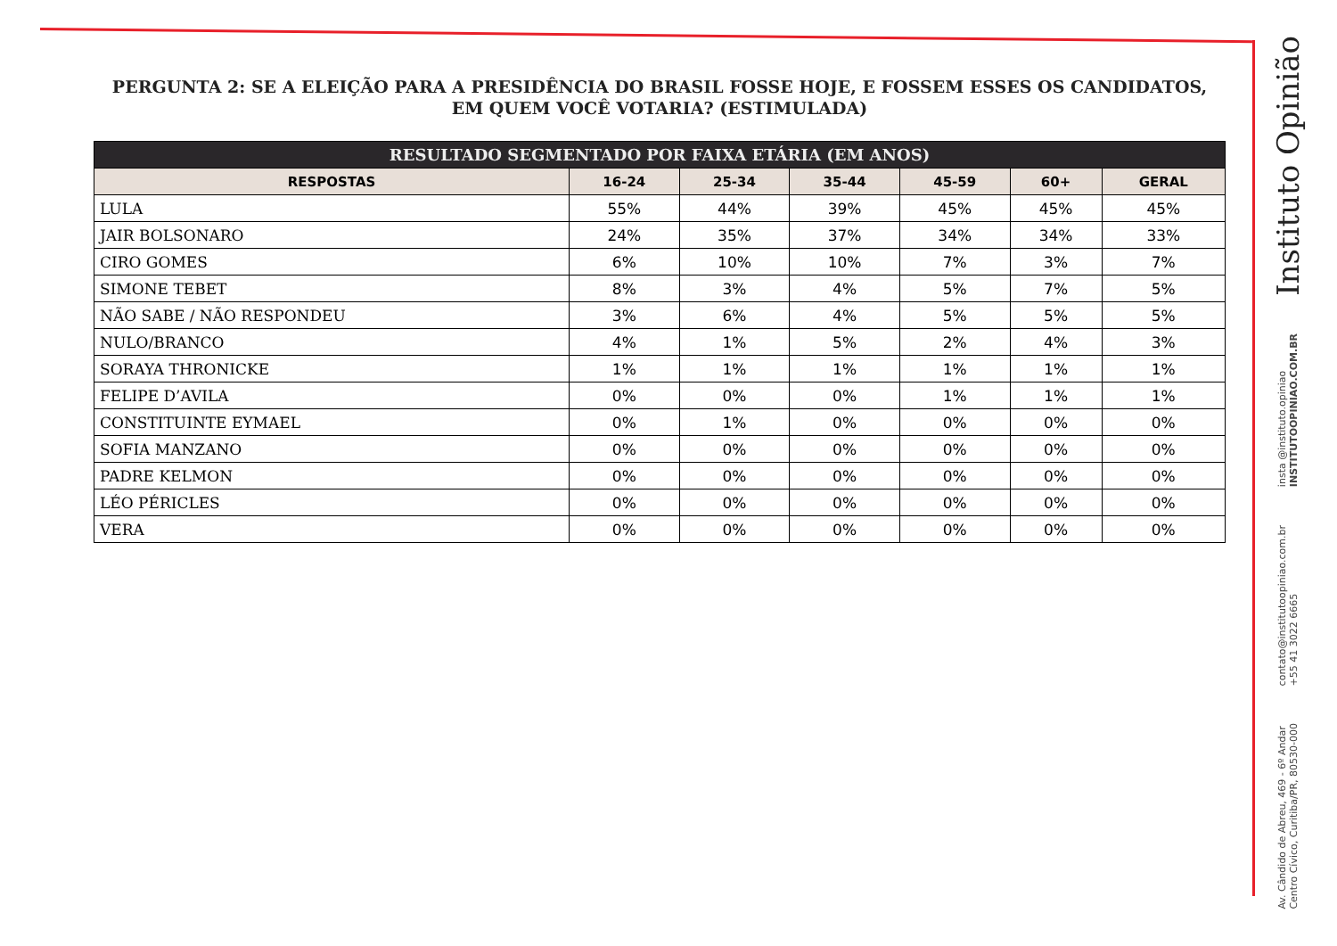PERGUNTA 2: SE A ELEIÇÃO PARA A PRESIDÊNCIA DO BRASIL FOSSE HOJE, E FOSSEM ESSES OS CANDIDATOS, EM QUEM VOCÊ VOTARIA? (ESTIMULADA)
| RESULTADO SEGMENTADO POR FAIXA ETÁRIA (EM ANOS) | | | | | | |
| --- | --- | --- | --- | --- | --- | --- |
| RESPOSTAS | 16-24 | 25-34 | 35-44 | 45-59 | 60+ | GERAL |
| LULA | 55% | 44% | 39% | 45% | 45% | 45% |
| JAIR BOLSONARO | 24% | 35% | 37% | 34% | 34% | 33% |
| CIRO GOMES | 6% | 10% | 10% | 7% | 3% | 7% |
| SIMONE TEBET | 8% | 3% | 4% | 5% | 7% | 5% |
| NÃO SABE / NÃO RESPONDEU | 3% | 6% | 4% | 5% | 5% | 5% |
| NULO/BRANCO | 4% | 1% | 5% | 2% | 4% | 3% |
| SORAYA THRONICKE | 1% | 1% | 1% | 1% | 1% | 1% |
| FELIPE D’AVILA | 0% | 0% | 0% | 1% | 1% | 1% |
| CONSTITUINTE EYMAEL | 0% | 1% | 0% | 0% | 0% | 0% |
| SOFIA MANZANO | 0% | 0% | 0% | 0% | 0% | 0% |
| PADRE KELMON | 0% | 0% | 0% | 0% | 0% | 0% |
| LÉO PÉRICLES | 0% | 0% | 0% | 0% | 0% | 0% |
| VERA | 0% | 0% | 0% | 0% | 0% | 0% |
Instituto Opinião
insta @instituto.opiniao
INSTITUTOOPINIAO.COM.BR
contato@institutoopiniao.com.br
+55 41 3022 6665
Av. Cândido de Abreu, 469 - 6º Andar
Centro Cívico, Curitiba/PR, 80530-000